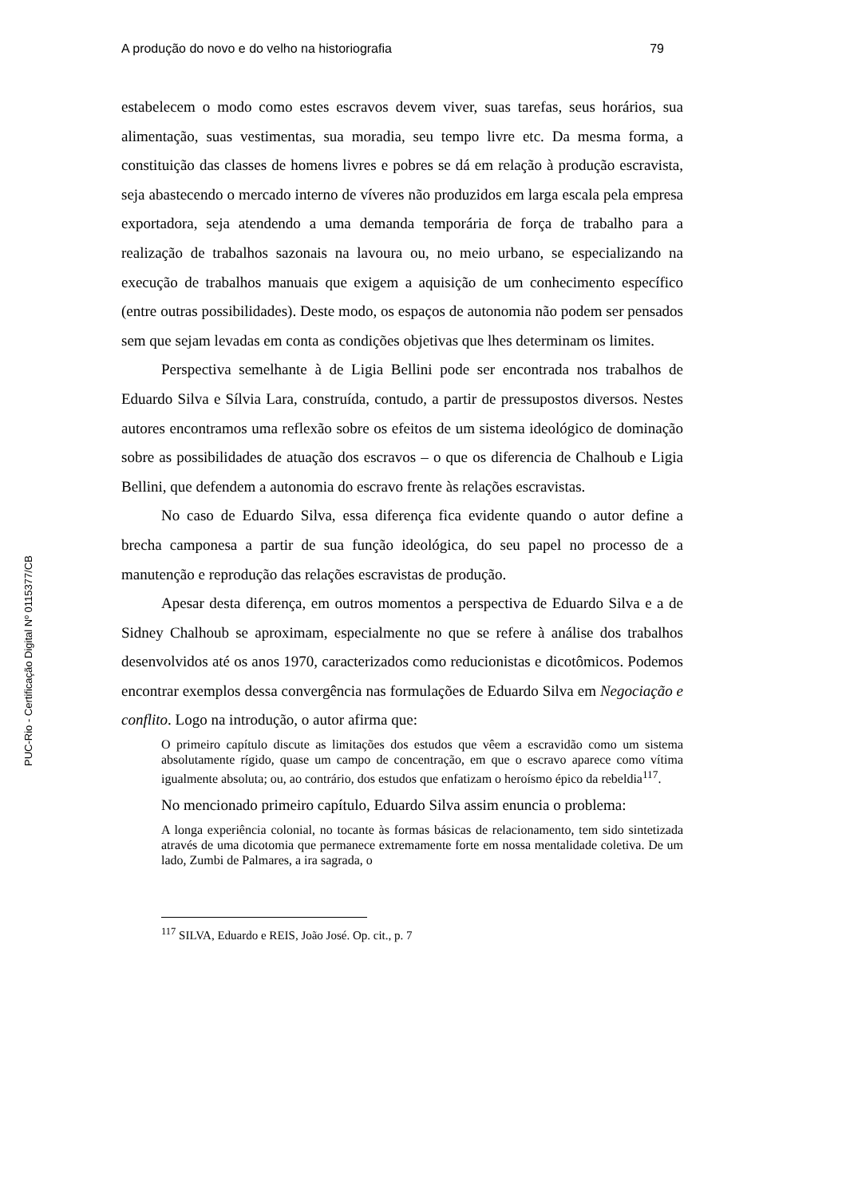A produção do novo e do velho na historiografia 79
PUC-Rio - Certificação Digital Nº 0115377/CB
estabelecem o modo como estes escravos devem viver, suas tarefas, seus horários, sua alimentação, suas vestimentas, sua moradia, seu tempo livre etc. Da mesma forma, a constituição das classes de homens livres e pobres se dá em relação à produção escravista, seja abastecendo o mercado interno de víveres não produzidos em larga escala pela empresa exportadora, seja atendendo a uma demanda temporária de força de trabalho para a realização de trabalhos sazonais na lavoura ou, no meio urbano, se especializando na execução de trabalhos manuais que exigem a aquisição de um conhecimento específico (entre outras possibilidades). Deste modo, os espaços de autonomia não podem ser pensados sem que sejam levadas em conta as condições objetivas que lhes determinam os limites.
Perspectiva semelhante à de Ligia Bellini pode ser encontrada nos trabalhos de Eduardo Silva e Sílvia Lara, construída, contudo, a partir de pressupostos diversos. Nestes autores encontramos uma reflexão sobre os efeitos de um sistema ideológico de dominação sobre as possibilidades de atuação dos escravos – o que os diferencia de Chalhoub e Ligia Bellini, que defendem a autonomia do escravo frente às relações escravistas.
No caso de Eduardo Silva, essa diferença fica evidente quando o autor define a brecha camponesa a partir de sua função ideológica, do seu papel no processo de a manutenção e reprodução das relações escravistas de produção.
Apesar desta diferença, em outros momentos a perspectiva de Eduardo Silva e a de Sidney Chalhoub se aproximam, especialmente no que se refere à análise dos trabalhos desenvolvidos até os anos 1970, caracterizados como reducionistas e dicotômicos. Podemos encontrar exemplos dessa convergência nas formulações de Eduardo Silva em Negociação e conflito. Logo na introdução, o autor afirma que:
O primeiro capítulo discute as limitações dos estudos que vêem a escravidão como um sistema absolutamente rígido, quase um campo de concentração, em que o escravo aparece como vítima igualmente absoluta; ou, ao contrário, dos estudos que enfatizam o heroísmo épico da rebeldia<sup>117</sup>.
No mencionado primeiro capítulo, Eduardo Silva assim enuncia o problema:
A longa experiência colonial, no tocante às formas básicas de relacionamento, tem sido sintetizada através de uma dicotomia que permanece extremamente forte em nossa mentalidade coletiva. De um lado, Zumbi de Palmares, a ira sagrada, o
<sup>117</sup> SILVA, Eduardo e REIS, João José. Op. cit., p. 7